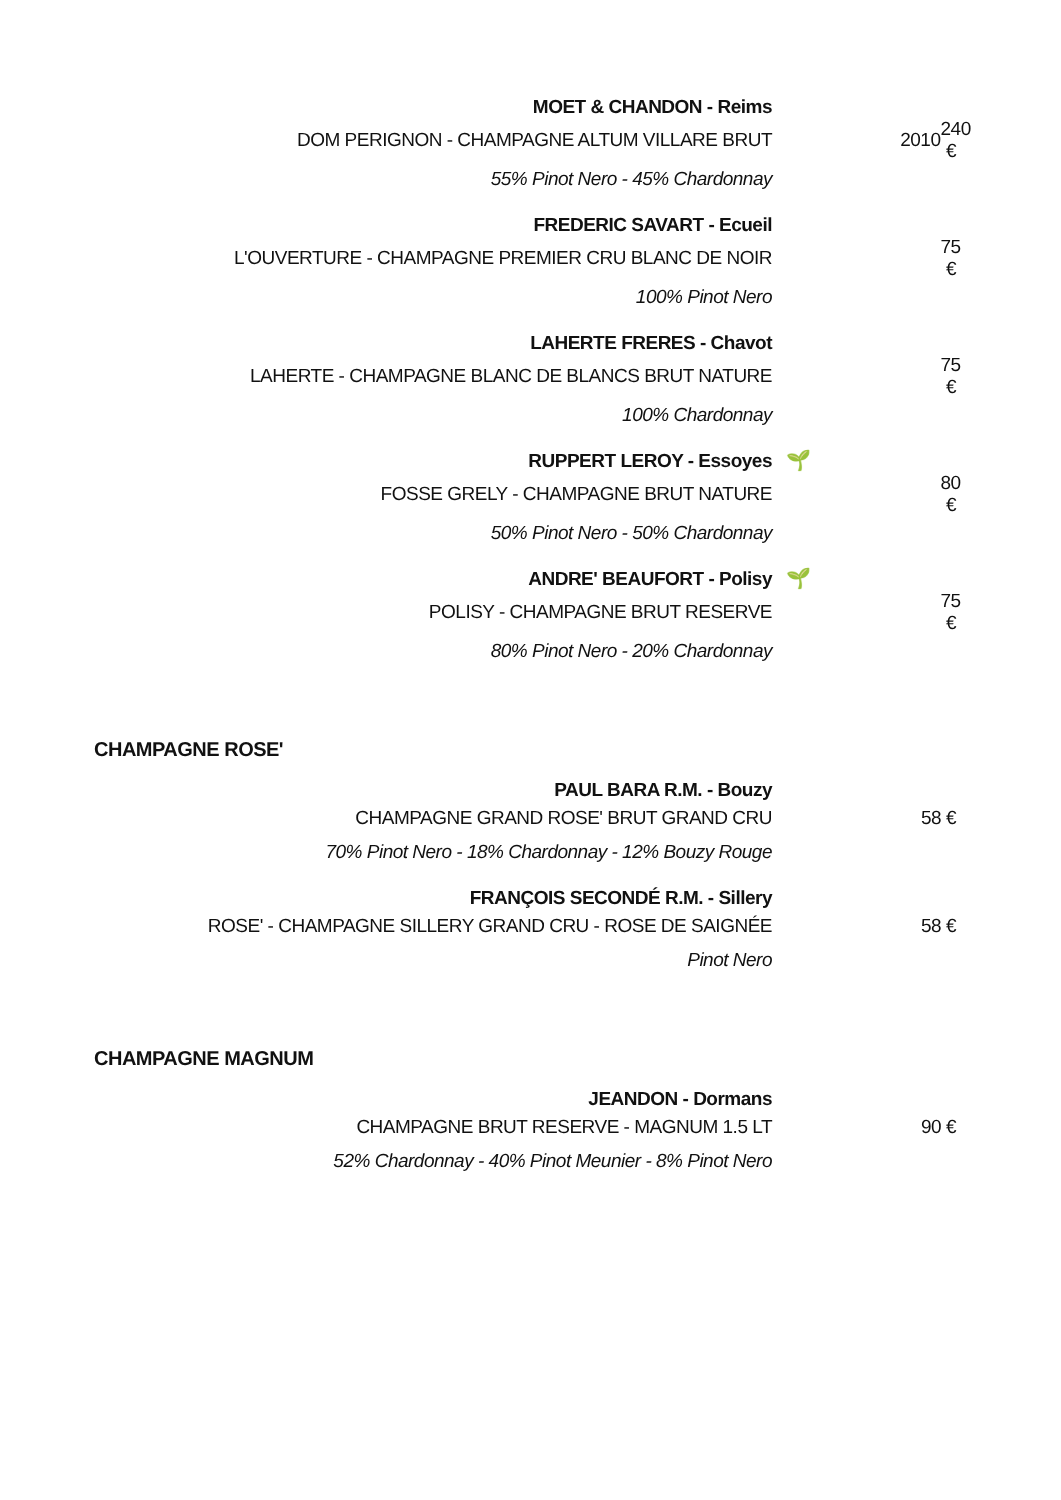| MOET & CHANDON - Reims | | | |
| DOM PERIGNON - CHAMPAGNE ALTUM VILLARE BRUT | | 2010 | 240 € |
| 55% Pinot Nero - 45% Chardonnay | | | |
| FREDERIC SAVART - Ecueil | | | |
| L'OUVERTURE - CHAMPAGNE PREMIER CRU BLANC DE NOIR | | | 75 € |
| 100% Pinot Nero | | | |
| LAHERTE FRERES - Chavot | | | |
| LAHERTE - CHAMPAGNE BLANC DE BLANCS BRUT NATURE | | | 75 € |
| 100% Chardonnay | | | |
| RUPPERT LEROY - Essoyes | 🌱 | | |
| FOSSE GRELY - CHAMPAGNE BRUT NATURE | | | 80 € |
| 50% Pinot Nero - 50% Chardonnay | | | |
| ANDRE' BEAUFORT - Polisy | 🌱 | | |
| POLISY - CHAMPAGNE BRUT RESERVE | | | 75 € |
| 80% Pinot Nero - 20% Chardonnay | | | |
CHAMPAGNE ROSE'
| PAUL BARA R.M. - Bouzy | | | |
| CHAMPAGNE GRAND ROSE' BRUT GRAND CRU | | | 58 € |
| 70% Pinot Nero - 18% Chardonnay - 12% Bouzy Rouge | | | |
| FRANÇOIS SECONDÉ R.M. - Sillery | | | |
| ROSE' - CHAMPAGNE SILLERY GRAND CRU - ROSE DE SAIGNÉE | | | 58 € |
| Pinot Nero | | | |
CHAMPAGNE MAGNUM
| JEANDON - Dormans | | | |
| CHAMPAGNE BRUT RESERVE - MAGNUM 1.5 LT | | | 90 € |
| 52% Chardonnay - 40% Pinot Meunier - 8% Pinot Nero | | | |